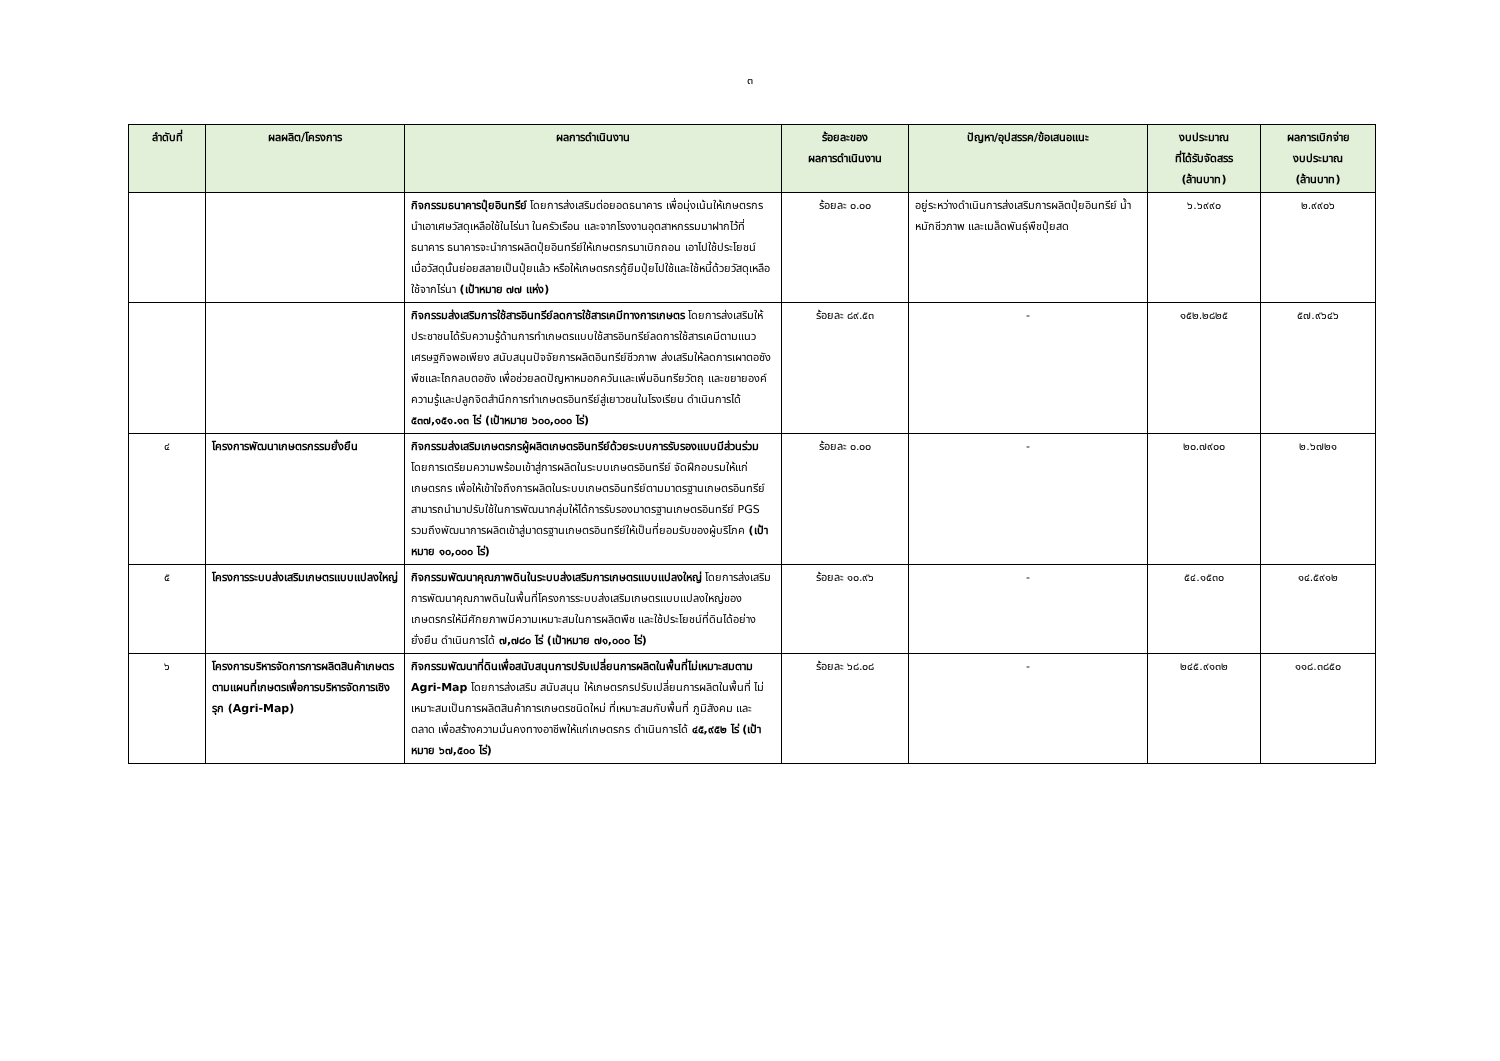๓
| ลำดับที่ | ผลผลิต/โครงการ | ผลการดำเนินงาน | ร้อยละของ ผลการดำเนินงาน | ปัญหา/อุปสรรค/ข้อเสนอแนะ | งบประมาณ ที่ได้รับจัดสรร (ล้านบาท) | ผลการเบิกจ่าย งบประมาณ (ล้านบาท) |
| --- | --- | --- | --- | --- | --- | --- |
| | | กิจกรรมธนาคารปุ๋ยอินทรีย์ โดยการส่งเสริมต่อยอดธนาคาร เพื่อมุ่งเน้นให้เกษตรกร นำเอาเศษวัสดุเหลือใช้ในไร่นา ในครัวเรือน และจากโรงงานอุตสาหกรรมมาฝากไว้ที่ธนาคาร ธนาคารจะนำการผลิตปุ๋ยอินทรีย์ให้เกษตรกรมาเบิกถอน เอาไปใช้ประโยชน์ เมื่อวัสดุนั้นย่อยสลายเป็นปุ๋ยแล้ว หรือให้เกษตรกรกู้ยืมปุ๋ยไปใช้และใช้หนี้ด้วยวัสดุเหลือใช้จากไร่นา (เป้าหมาย ๗๗ แห่ง) | ร้อยละ ๐.๐๐ | อยู่ระหว่างดำเนินการส่งเสริมการผลิตปุ๋ยอินทรีย์ น้ำหมักชีวภาพ และเมล็ดพันธุ์พืชปุ๋ยสด | ๖.๖๙๙๐ | ๒.๙๙๐๖ |
| | | กิจกรรมส่งเสริมการใช้สารอินทรีย์ลดการใช้สารเคมีทางการเกษตร โดยการส่งเสริมให้ประชาชนได้รับความรู้ด้านการทำเกษตรแบบใช้สารอินทรีย์ลดการใช้สารเคมีตามแนวเศรษฐกิจพอเพียง สนับสนุนปัจจัยการผลิตอินทรีย์ชีวภาพ ส่งเสริมให้ลดการเผาตอซังพืชและไถกลบตอซัง เพื่อช่วยลดปัญหาหมอกควันและเพิ่มอินทรียวัตถุ และขยายองค์ความรู้และปลูกจิตสำนึกการทำเกษตรอินทรีย์สู่เยาวชนในโรงเรียน ดำเนินการได้ ๕๓๗,๑๕๑.๑๓ ไร่ (เป้าหมาย ๖๐๐,๐๐๐ ไร่) | ร้อยละ ๘๙.๕๓ | - | ๑๕๒.๒๘๒๕ | ๕๗.๙๖๔๖ |
| ๔ | โครงการพัฒนาเกษตรกรรมยั่งยืน | กิจกรรมส่งเสริมเกษตรกรผู้ผลิตเกษตรอินทรีย์ด้วยระบบการรับรองแบบมีส่วนร่วม โดยการเตรียมความพร้อมเข้าสู่การผลิตในระบบเกษตรอินทรีย์ จัดฝึกอบรมให้แก่เกษตรกร เพื่อให้เข้าใจถึงการผลิตในระบบเกษตรอินทรีย์ตามมาตรฐานเกษตรอินทรีย์ สามารถนำมาปรับใช้ในการพัฒนากลุ่มให้ได้การรับรองมาตรฐานเกษตรอินทรีย์ PGS รวมถึงพัฒนาการผลิตเข้าสู่มาตรฐานเกษตรอินทรีย์ให้เป็นที่ยอมรับของผู้บริโภค (เป้าหมาย ๑๐,๐๐๐ ไร่) | ร้อยละ ๐.๐๐ | - | ๒๐.๗๙๐๐ | ๒.๖๗๒๑ |
| ๕ | โครงการระบบส่งเสริมเกษตรแบบแปลงใหญ่ | กิจกรรมพัฒนาคุณภาพดินในระบบส่งเสริมการเกษตรแบบแปลงใหญ่ โดยการส่งเสริมการพัฒนาคุณภาพดินในพื้นที่โครงการระบบส่งเสริมเกษตรแบบแปลงใหญ่ของเกษตรกรให้มีศักยภาพมีความเหมาะสมในการผลิตพืช และใช้ประโยชน์ที่ดินได้อย่างยั่งยืน ดำเนินการได้ ๗,๗๘๐ ไร่ (เป้าหมาย ๗๑,๐๐๐ ไร่) | ร้อยละ ๑๐.๙๖ | - | ๕๔.๑๕๓๐ | ๑๔.๕๙๑๒ |
| ๖ | โครงการบริหารจัดการการผลิตสินค้าเกษตรตามแผนที่เกษตรเพื่อการบริหารจัดการเชิงรุก (Agri-Map) | กิจกรรมพัฒนาที่ดินเพื่อสนับสนุนการปรับเปลี่ยนการผลิตในพื้นที่ไม่เหมาะสมตาม Agri-Map โดยการส่งเสริม สนับสนุน ให้เกษตรกรปรับเปลี่ยนการผลิตในพื้นที่ ไม่เหมาะสมเป็นการผลิตสินค้าการเกษตรชนิดใหม่ ที่เหมาะสมกับพื้นที่ ภูมิสังคม และตลาด เพื่อสร้างความมั่นคงทางอาชีพให้แก่เกษตรกร ดำเนินการได้ ๔๕,๙๕๒ ไร่ (เป้าหมาย ๖๗,๕๐๐ ไร่) | ร้อยละ ๖๘.๐๘ | - | ๒๔๕.๙๑๓๒ | ๑๑๘.๓๘๕๐ |